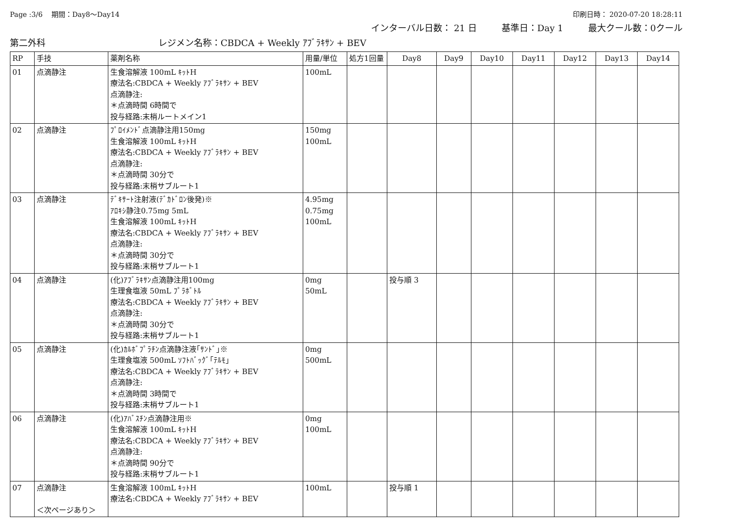Page :3/6 期間：Day8～Day14 印刷日時： 2020-07-20 18:28:11
インターバル日数： 21 日 基準日：Day 1 最大クール数：0クール
第二外科 レジメン名称：CBDCA + Weekly ｱﾌﾞﾗｷｻﾝ + BEV
| RP | 手技 | 薬剤名称 | 用量/単位 | 処方1回量 | Day8 | Day9 | Day10 | Day11 | Day12 | Day13 | Day14 |
| --- | --- | --- | --- | --- | --- | --- | --- | --- | --- | --- | --- |
| 01 | 点滴静注 | 生食溶解液 100mL ｷｯﾄH 療法名:CBDCA + Weekly ｱﾌﾞﾗｷｻﾝ + BEV 点滴静注: ＊点滴時間 6時間で 投与経路:末梢ルートメイン1 | 100mL | | | | | | | | |
| 02 | 点滴静注 | ﾌﾟﾛｲﾒﾝﾄﾞ点滴静注用150mg 生食溶解液 100mL ｷｯﾄH 療法名:CBDCA + Weekly ｱﾌﾞﾗｷｻﾝ + BEV 点滴静注: ＊点滴時間 30分で 投与経路:末梢サブルート1 | 150mg 100mL | | | | | | | | |
| 03 | 点滴静注 | ﾃﾞｷｻｰﾄ注射液(ﾃﾞｶﾄﾞﾛﾝ後発)※ ｱﾛｷｼ静注0.75mg 5mL 生食溶解液 100mL ｷｯﾄH 療法名:CBDCA + Weekly ｱﾌﾞﾗｷｻﾝ + BEV 点滴静注: ＊点滴時間 30分で 投与経路:末梢サブルート1 | 4.95mg 0.75mg 100mL | | | | | | | | |
| 04 | 点滴静注 | (化)ｱﾌﾞﾗｷｻﾝ点滴静注用100mg 生理食塩液 50mL ﾌﾟﾗﾎﾞﾄﾙ 療法名:CBDCA + Weekly ｱﾌﾞﾗｷｻﾝ + BEV 点滴静注: ＊点滴時間 30分で 投与経路:末梢サブルート1 | 0mg 50mL | | 投与順 3 | | | | | | |
| 05 | 点滴静注 | (化)ｶﾙﾎﾞﾌﾟﾗﾁﾝ点滴静注液｢ｻﾝﾄﾞ｣※ 生理食塩液 500mL ｿﾌﾄﾊﾞｯｸﾞ｢ﾃﾙﾓ｣ 療法名:CBDCA + Weekly ｱﾌﾞﾗｷｻﾝ + BEV 点滴静注: ＊点滴時間 3時間で 投与経路:末梢サブルート1 | 0mg 500mL | | | | | | | | |
| 06 | 点滴静注 | (化)ｱﾊﾞｽﾁﾝ点滴静注用※ 生食溶解液 100mL ｷｯﾄH 療法名:CBDCA + Weekly ｱﾌﾞﾗｷｻﾝ + BEV 点滴静注: ＊点滴時間 90分で 投与経路:末梢サブルート1 | 0mg 100mL | | | | | | | | |
| 07 | 点滴静注 ＜次ページあり＞ | 生食溶解液 100mL ｷｯﾄH 療法名:CBDCA + Weekly ｱﾌﾞﾗｷｻﾝ + BEV | 100mL | | 投与順 1 | | | | | | |